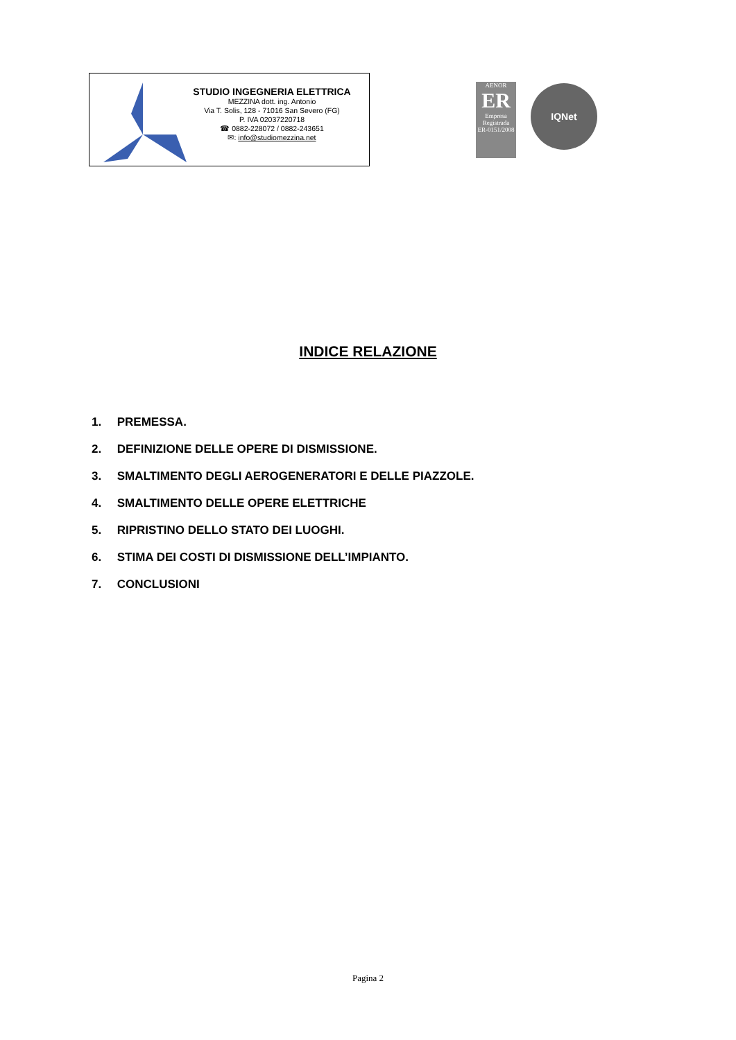STUDIO INGEGNERIA ELETTRICA
MEZZINA dott. ing. Antonio
Via T. Solis, 128 - 71016 San Severo (FG)
P. IVA 02037220718
☎ 0882-228072 / 0882-243651
✉: info@studiomezzina.net
AENOR
ER
Empresa Registrada
ER-0151/2008
IQNet
INDICE RELAZIONE
1. PREMESSA.
2. DEFINIZIONE DELLE OPERE DI DISMISSIONE.
3. SMALTIMENTO DEGLI AEROGENERATORI E DELLE PIAZZOLE.
4. SMALTIMENTO DELLE OPERE ELETTRICHE
5. RIPRISTINO DELLO STATO DEI LUOGHI.
6. STIMA DEI COSTI DI DISMISSIONE DELL’IMPIANTO.
7. CONCLUSIONI
Pagina 2